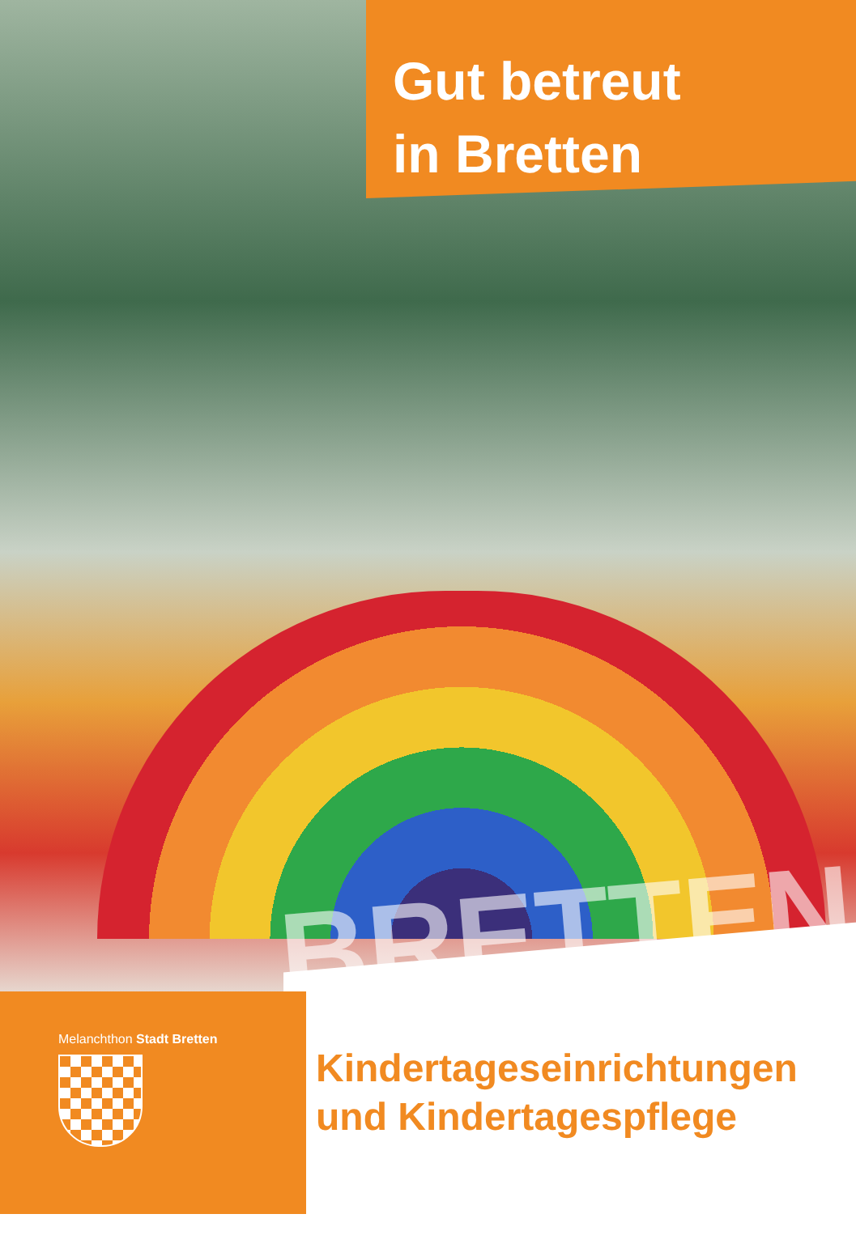BRETTEN
Gut betreut
in Bretten
Melanchthon Stadt Bretten
Kindertageseinrichtungen
und Kindertagespflege